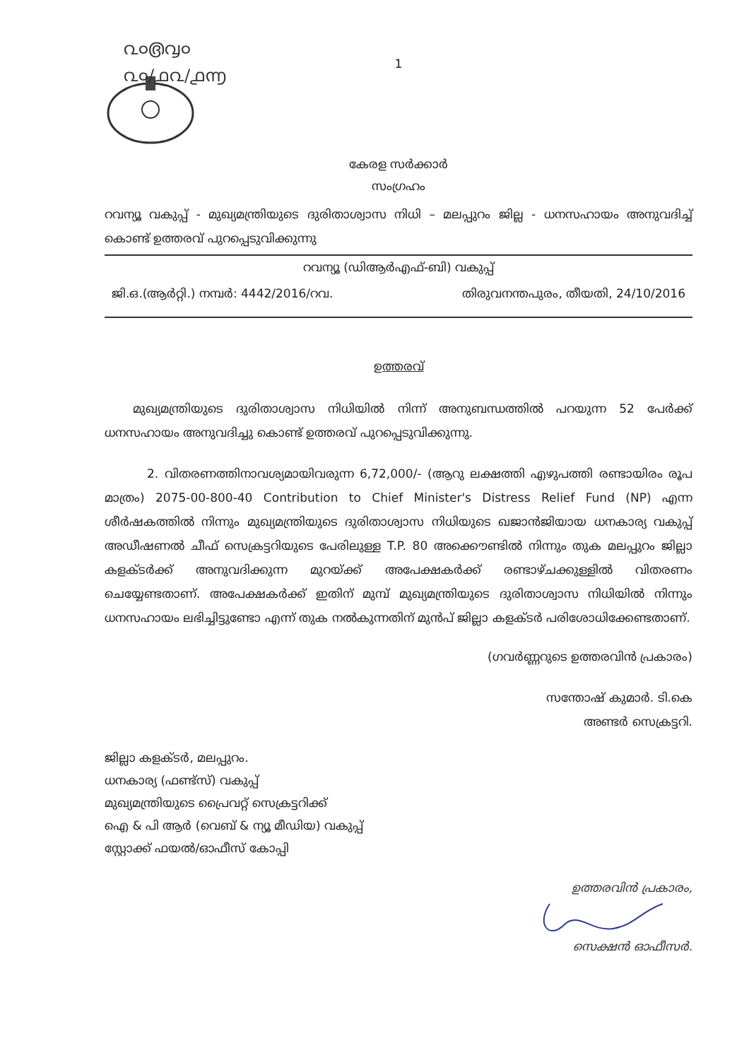൨൦൫൮൦
൨൦/൧൨/൧൬
1
കേരള സർക്കാർ
സംഗ്രഹം
റവന്യൂ വകുപ്പ് - മുഖ്യമന്ത്രിയുടെ ദുരിതാശ്വാസ നിധി – മലപ്പുറം ജില്ല - ധനസഹായം അനുവദിച്ച് കൊണ്ട് ഉത്തരവ് പുറപ്പെടുവിക്കുന്നു
റവന്യൂ (ഡിആർഎഫ്-ബി) വകുപ്പ്
ജി.ഒ.(ആർറ്റി.) നമ്പർ: 4442/2016/റവ. തിരുവനന്തപുരം, തീയതി, 24/10/2016
ഉത്തരവ്
മുഖ്യമന്ത്രിയുടെ ദുരിതാശ്വാസ നിധിയിൽ നിന്ന് അനുബന്ധത്തിൽ പറയുന്ന 52 പേർക്ക് ധനസഹായം അനുവദിച്ചു കൊണ്ട് ഉത്തരവ് പുറപ്പെടുവിക്കുന്നു.
2. വിതരണത്തിനാവശ്യമായിവരുന്ന 6,72,000/- (ആറു ലക്ഷത്തി എഴുപത്തി രണ്ടായിരം രൂപ മാത്രം) 2075-00-800-40 Contribution to Chief Minister's Distress Relief Fund (NP) എന്ന ശീർഷകത്തിൽ നിന്നും മുഖ്യമന്ത്രിയുടെ ദുരിതാശ്വാസ നിധിയുടെ ഖജാൻജിയായ ധനകാര്യ വകുപ്പ് അഡീഷണൽ ചീഫ് സെക്രട്ടറിയുടെ പേരിലുള്ള T.P. 80 അക്കൌണ്ടിൽ നിന്നും തുക മലപ്പുറം ജില്ലാ കളക്ടർക്ക് അനുവദിക്കുന്ന മുറയ്ക്ക് അപേക്ഷകർക്ക് രണ്ടാഴ്ചക്കുള്ളിൽ വിതരണം ചെയ്യേണ്ടതാണ്. അപേക്ഷകർക്ക് ഇതിന് മുമ്പ് മുഖ്യമന്ത്രിയുടെ ദുരിതാശ്വാസ നിധിയിൽ നിന്നും ധനസഹായം ലഭിച്ചിട്ടുണ്ടോ എന്ന് തുക നൽകുന്നതിന് മുൻപ് ജില്ലാ കളക്ടർ പരിശോധിക്കേണ്ടതാണ്.
(ഗവർണ്ണറുടെ ഉത്തരവിൻ പ്രകാരം)
സന്തോഷ് കുമാർ. ടി.കെ
അണ്ടർ സെക്രട്ടറി.
ജില്ലാ കളക്ടർ, മലപ്പുറം.
ധനകാര്യ (ഫണ്ട്സ്) വകുപ്പ്
മുഖ്യമന്ത്രിയുടെ പ്രൈവറ്റ് സെക്രട്ടറിക്ക്
ഐ & പി ആർ (വെബ് & ന്യൂ മീഡിയ) വകുപ്പ്
സ്റ്റോക്ക് ഫയൽ/ഓഫീസ് കോപ്പി
ഉത്തരവിൻ പ്രകാരം,
സെക്ഷൻ ഓഫീസർ.